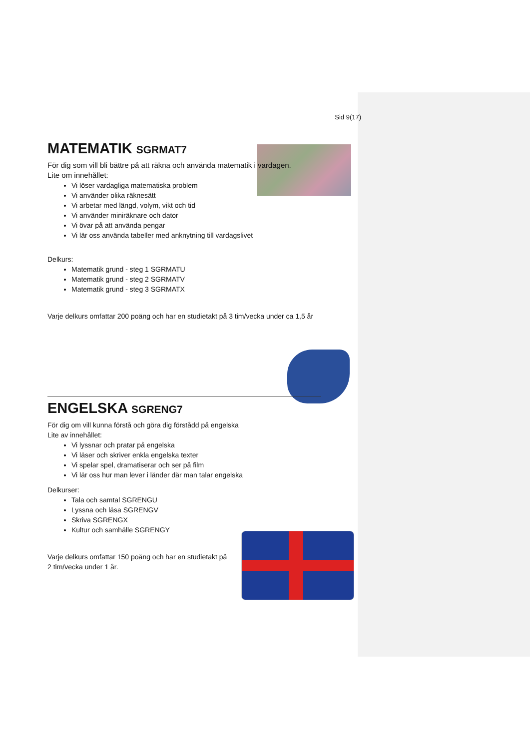Sid 9(17)
MATEMATIK SGRMAT7
För dig som vill bli bättre på att räkna och använda matematik i vardagen.
Lite om innehållet:
Vi löser vardagliga matematiska problem
Vi använder olika räknesätt
Vi arbetar med längd, volym, vikt och tid
Vi använder miniräknare och dator
Vi övar på att använda pengar
Vi lär oss använda tabeller med anknytning till vardagslivet
Delkurs:
Matematik grund - steg 1 SGRMATU
Matematik grund - steg 2 SGRMATV
Matematik grund - steg 3 SGRMATX
Varje delkurs omfattar 200 poäng och har en studietakt på 3 tim/vecka under ca 1,5 år
ENGELSKA SGRENG7
För dig om vill kunna förstå och göra dig förstådd på engelska
Lite av innehållet:
Vi lyssnar och pratar på engelska
Vi läser och skriver enkla engelska texter
Vi spelar spel, dramatiserar och ser på film
Vi lär oss hur man lever i länder där man talar engelska
Delkurser:
Tala och samtal SGRENGU
Lyssna och läsa SGRENGV
Skriva SGRENGX
Kultur och samhälle SGRENGY
Varje delkurs omfattar 150 poäng och har en studietakt på 2 tim/vecka under 1 år.